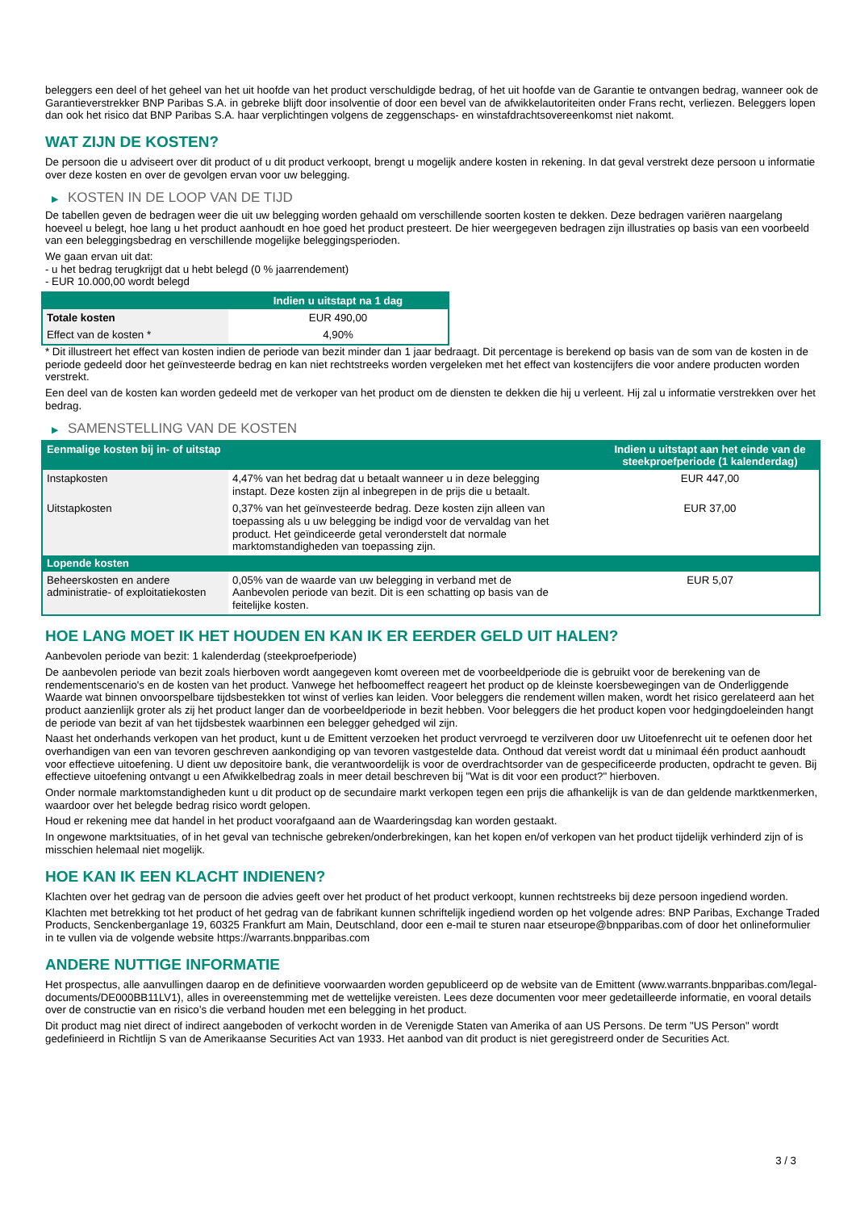beleggers een deel of het geheel van het uit hoofde van het product verschuldigde bedrag, of het uit hoofde van de Garantie te ontvangen bedrag, wanneer ook de Garantieverstrekker BNP Paribas S.A. in gebreke blijft door insolventie of door een bevel van de afwikkelautoriteiten onder Frans recht, verliezen. Beleggers lopen dan ook het risico dat BNP Paribas S.A. haar verplichtingen volgens de zeggenschaps- en winstafdrachtsovereenkomst niet nakomt.
WAT ZIJN DE KOSTEN?
De persoon die u adviseert over dit product of u dit product verkoopt, brengt u mogelijk andere kosten in rekening. In dat geval verstrekt deze persoon u informatie over deze kosten en over de gevolgen ervan voor uw belegging.
▶ KOSTEN IN DE LOOP VAN DE TIJD
De tabellen geven de bedragen weer die uit uw belegging worden gehaald om verschillende soorten kosten te dekken. Deze bedragen variëren naargelang hoeveel u belegt, hoe lang u het product aanhoudt en hoe goed het product presteert. De hier weergegeven bedragen zijn illustraties op basis van een voorbeeld van een beleggingsbedrag en verschillende mogelijke beleggingsperioden.
We gaan ervan uit dat:
- u het bedrag terugkrijgt dat u hebt belegd (0 % jaarrendement)
- EUR 10.000,00 wordt belegd
| | Indien u uitstapt na 1 dag |
| --- | --- |
| Totale kosten | EUR 490,00 |
| Effect van de kosten * | 4,90% |
* Dit illustreert het effect van kosten indien de periode van bezit minder dan 1 jaar bedraagt. Dit percentage is berekend op basis van de som van de kosten in de periode gedeeld door het geïnvesteerde bedrag en kan niet rechtstreeks worden vergeleken met het effect van kostencijfers die voor andere producten worden verstrekt.
Een deel van de kosten kan worden gedeeld met de verkoper van het product om de diensten te dekken die hij u verleent. Hij zal u informatie verstrekken over het bedrag.
▶ SAMENSTELLING VAN DE KOSTEN
| Eenmalige kosten bij in- of uitstap | | Indien u uitstapt aan het einde van de steekproefperiode (1 kalenderdag) |
| --- | --- | --- |
| Instapkosten | 4,47% van het bedrag dat u betaalt wanneer u in deze belegging instapt. Deze kosten zijn al inbegrepen in de prijs die u betaalt. | EUR 447,00 |
| Uitstapkosten | 0,37% van het geïnvesteerde bedrag. Deze kosten zijn alleen van toepassing als u uw belegging be indigd voor de vervaldag van het product. Het geïndiceerde getal veronderstelt dat normale marktomstandigheden van toepassing zijn. | EUR 37,00 |
| Lopende kosten | | |
| Beheerskosten en andere administratie- of exploitatiekosten | 0,05% van de waarde van uw belegging in verband met de Aanbevolen periode van bezit. Dit is een schatting op basis van de feitelijke kosten. | EUR 5,07 |
HOE LANG MOET IK HET HOUDEN EN KAN IK ER EERDER GELD UIT HALEN?
Aanbevolen periode van bezit: 1 kalenderdag (steekproefperiode)
De aanbevolen periode van bezit zoals hierboven wordt aangegeven komt overeen met de voorbeeldperiode die is gebruikt voor de berekening van de rendementscenario's en de kosten van het product. Vanwege het hefboomeffect reageert het product op de kleinste koersbewegingen van de Onderliggende Waarde wat binnen onvoorspelbare tijdsbestekken tot winst of verlies kan leiden. Voor beleggers die rendement willen maken, wordt het risico gerelateerd aan het product aanzienlijk groter als zij het product langer dan de voorbeeldperiode in bezit hebben. Voor beleggers die het product kopen voor hedgingdoeleinden hangt de periode van bezit af van het tijdsbestek waarbinnen een belegger gehedged wil zijn.
Naast het onderhands verkopen van het product, kunt u de Emittent verzoeken het product vervroegd te verzilveren door uw Uitoefenrecht uit te oefenen door het overhandigen van een van tevoren geschreven aankondiging op van tevoren vastgestelde data. Onthoud dat vereist wordt dat u minimaal één product aanhoudt voor effectieve uitoefening. U dient uw depositoire bank, die verantwoordelijk is voor de overdrachtsorder van de gespecificeerde producten, opdracht te geven. Bij effectieve uitoefening ontvangt u een Afwikkelbedrag zoals in meer detail beschreven bij "Wat is dit voor een product?" hierboven.
Onder normale marktomstandigheden kunt u dit product op de secundaire markt verkopen tegen een prijs die afhankelijk is van de dan geldende marktkenmerken, waardoor over het belegde bedrag risico wordt gelopen.
Houd er rekening mee dat handel in het product voorafgaand aan de Waarderingsdag kan worden gestaakt.
In ongewone marktsituaties, of in het geval van technische gebreken/onderbrekingen, kan het kopen en/of verkopen van het product tijdelijk verhinderd zijn of is misschien helemaal niet mogelijk.
HOE KAN IK EEN KLACHT INDIENEN?
Klachten over het gedrag van de persoon die advies geeft over het product of het product verkoopt, kunnen rechtstreeks bij deze persoon ingediend worden.
Klachten met betrekking tot het product of het gedrag van de fabrikant kunnen schriftelijk ingediend worden op het volgende adres: BNP Paribas, Exchange Traded Products, Senckenberganlage 19, 60325 Frankfurt am Main, Deutschland, door een e-mail te sturen naar etseurope@bnpparibas.com of door het onlineformulier in te vullen via de volgende website https://warrants.bnpparibas.com
ANDERE NUTTIGE INFORMATIE
Het prospectus, alle aanvullingen daarop en de definitieve voorwaarden worden gepubliceerd op de website van de Emittent (www.warrants.bnpparibas.com/legal-documents/DE000BB11LV1), alles in overeenstemming met de wettelijke vereisten. Lees deze documenten voor meer gedetailleerde informatie, en vooral details over de constructie van en risico’s die verband houden met een belegging in het product.
Dit product mag niet direct of indirect aangeboden of verkocht worden in de Verenigde Staten van Amerika of aan US Persons. De term "US Person" wordt gedefinieerd in Richtlijn S van de Amerikaanse Securities Act van 1933. Het aanbod van dit product is niet geregistreerd onder de Securities Act.
3 / 3